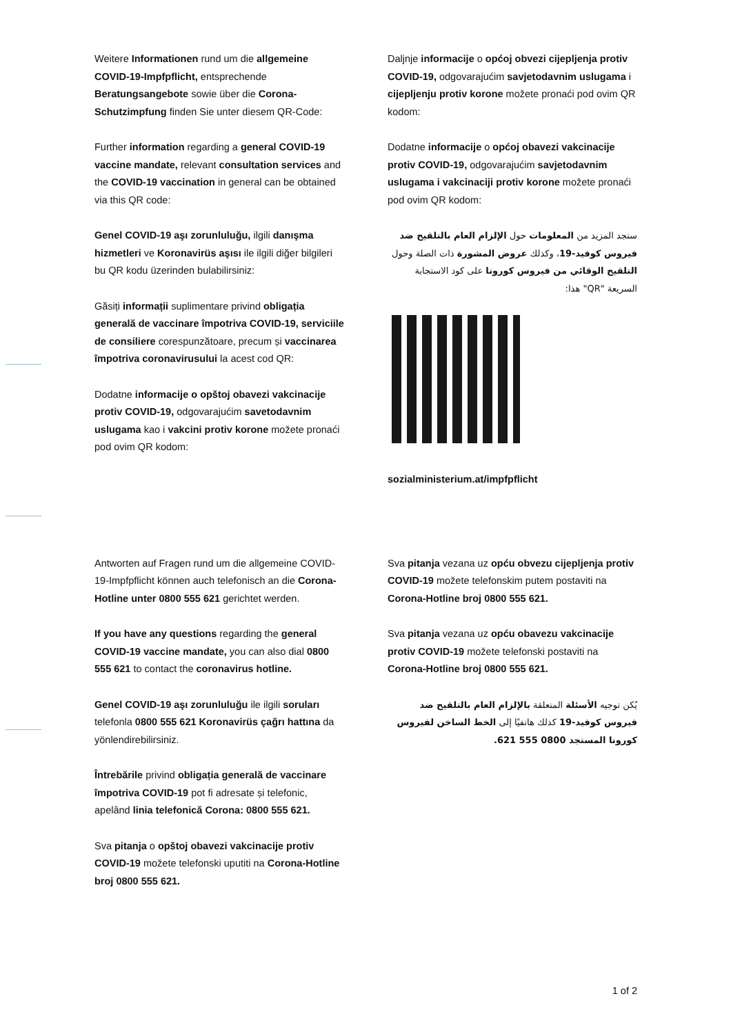Weitere Informationen rund um die allgemeine COVID-19-Impfpflicht, entsprechende Beratungsangebote sowie über die Corona-Schutzimpfung finden Sie unter diesem QR-Code:
Further information regarding a general COVID-19 vaccine mandate, relevant consultation services and the COVID-19 vaccination in general can be obtained via this QR code:
Genel COVID-19 aşı zorunluluğu, ilgili danışma hizmetleri ve Koronavirüs aşısı ile ilgili diğer bilgileri bu QR kodu üzerinden bulabilirsiniz:
Găsiți informații suplimentare privind obligația generală de vaccinare împotriva COVID-19, serviciile de consiliere corespunzătoare, precum și vaccinarea împotriva coronavirusului la acest cod QR:
Dodatne informacije o opštoj obavezi vakcinacije protiv COVID-19, odgovarajućim savetodavnim uslugama kao i vakcini protiv korone možete pronaći pod ovim QR kodom:
Daljnje informacije o općoj obvezi cijepljenja protiv COVID-19, odgovarajućim savjetodavnim uslugama i cijepljenju protiv korone možete pronaći pod ovim QR kodom:
Dodatne informacije o općoj obavezi vakcinacije protiv COVID-19, odgovarajućim savjetodavnim uslugama i vakcinaciji protiv korone možete pronaći pod ovim QR kodom:
ستجد المزيد من المعلومات حول الإلزام العام بالتلقيح ضد فيروس كوفيد-19، وكذلك عروض المشورة ذات الصلة وحول التلقيح الوقائي من فيروس كورونا على كود الاستجابة السريعة "QR" هذا:
sozialministerium.at/impfpflicht
Antworten auf Fragen rund um die allgemeine COVID-19-Impfpflicht können auch telefonisch an die Corona-Hotline unter 0800 555 621 gerichtet werden.
If you have any questions regarding the general COVID-19 vaccine mandate, you can also dial 0800 555 621 to contact the coronavirus hotline.
Genel COVID-19 aşı zorunluluğu ile ilgili soruları telefonla 0800 555 621 Koronavirüs çağrı hattına da yönlendirebilirsiniz.
Întrebările privind obligația generală de vaccinare împotriva COVID-19 pot fi adresate și telefonic, apelând linia telefonică Corona: 0800 555 621.
Sva pitanja o opštoj obavezi vakcinacije protiv COVID-19 možete telefonski uputiti na Corona-Hotline broj 0800 555 621.
Sva pitanja vezana uz opću obvezu cijepljenja protiv COVID-19 možete telefonskim putem postaviti na Corona-Hotline broj 0800 555 621.
Sva pitanja vezana uz opću obavezu vakcinacije protiv COVID-19 možete telefonski postaviti na Corona-Hotline broj 0800 555 621.
يُكن توجيه الأسئلة المتعلقة بالإلزام العام بالتلقيح ضد فيروس كوفيد-19 كذلك هاتفيًا إلى الخط الساخن لفيروس كورونا المستجد 0800 555 621.
1 of 2